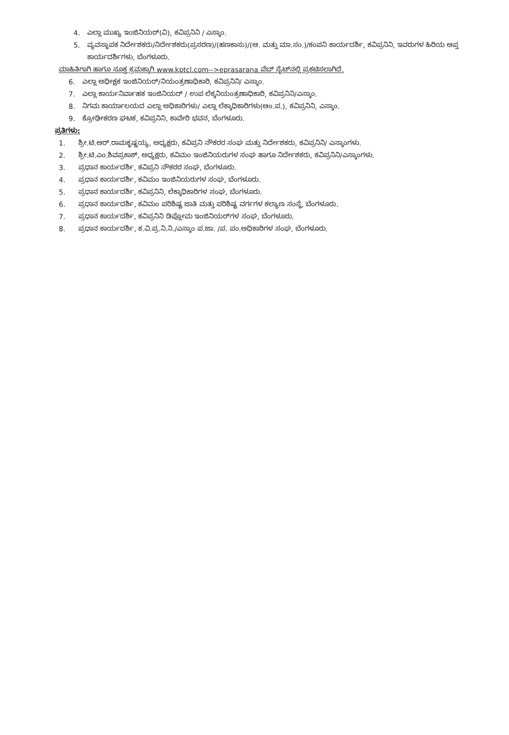4. ಎಲ್ಲಾ ಮುಖ್ಯ ಇಂಜಿನಿಯರ್(ವಿ), ಕವಿಪ್ರನಿನಿ / ಎಸ್ಕಾಂ.
5. ವ್ಯವಸ್ಥಾಪಕ ನಿರ್ದೇಶಕರು/ನಿರ್ದೇಶಕರು(ಪ್ರಸರಣ)/(ಹಣಕಾಸು)/(ಆ. ಮತ್ತು ಮಾ.ಸಂ.)/ಕಂಪನಿ ಕಾರ್ಯದರ್ಶಿ, ಕವಿಪ್ರನಿನಿ, ಇವರುಗಳ ಹಿರಿಯ ಆಪ್ತ ಕಾರ್ಯದರ್ಶಿಗಳು, ಬೆಂಗಳೂರು.
ಮಾಹಿತಿಗಾಗಿ ಹಾಗೂ ಸೂಕ್ತ ಕ್ರಮಕ್ಕಾಗಿ www.kptcl.com-->eprasarana ವೆಬ್ ಸೈಟ್‌ನಲ್ಲಿ ಪ್ರಕಟಿಸಲಾಗಿದೆ.
6. ಎಲ್ಲಾ ಅಧೀಕ್ಷಕ ಇಂಜಿನಿಯರ್/ನಿಯಂತ್ರಣಾಧಿಕಾರಿ, ಕವಿಪ್ರನಿನಿ/ ಎಸ್ಕಾಂ.
7. ಎಲ್ಲಾ ಕಾರ್ಯನಿರ್ವಾಹಕ ಇಂಜಿನಿಯರ್ / ಉಪ ಲೆಕ್ಕನಿಯಂತ್ರಣಾಧಿಕಾರಿ, ಕವಿಪ್ರನಿನಿ/ಎಸ್ಕಾಂ.
8. ನಿಗಮ ಕಾರ್ಯಾಲಯದ ಎಲ್ಲಾ ಅಧಿಕಾರಿಗಳು/ ಎಲ್ಲಾ ಲೆಕ್ಕಾಧಿಕಾರಿಗಳು(ಆಂ.ಪ.), ಕವಿಪ್ರನಿನಿ, ಎಸ್ಕಾಂ.
9. ಕ್ರೋಢೀಕರಣ ಘಟಕ, ಕವಿಪ್ರನಿನಿ, ಕಾವೇರಿ ಭವನ, ಬೆಂಗಳೂರು.
ಪ್ರತಿಗಳು:
1. ಶ್ರೀ.ಟಿ.ಆರ್.ರಾಮಕೃಷ್ಣಯ್ಯ, ಅಧ್ಯಕ್ಷರು, ಕವಿಪ್ರನಿ ನೌಕರರ ಸಂಘ ಮತ್ತು ನಿರ್ದೇಶಕರು, ಕವಿಪ್ರನಿನಿ/ ಎಸ್ಕಾಂಗಳು.
2. ಶ್ರೀ.ಟಿ.ಎಂ.ಶಿವಪ್ರಕಾಶ್, ಅಧ್ಯಕ್ಷರು, ಕವಿಮಂ ಇಂಜಿನಿಯರುಗಳ ಸಂಘ ಹಾಗೂ ನಿರ್ದೇಶಕರು, ಕವಿಪ್ರನಿನಿ/ಎಸ್ಕಾಂಗಳು.
3. ಪ್ರಧಾನ ಕಾರ್ಯದರ್ಶಿ, ಕವಿಪ್ರನಿ ನೌಕರರ ಸಂಘ, ಬೆಂಗಳೂರು.
4. ಪ್ರಧಾನ ಕಾರ್ಯದರ್ಶಿ, ಕವಿಮಂ ಇಂಜಿನಿಯರುಗಳ ಸಂಘ, ಬೆಂಗಳೂರು.
5. ಪ್ರಧಾನ ಕಾರ್ಯದರ್ಶಿ, ಕವಿಪ್ರನಿನಿ, ಲೆಕ್ಕಾಧಿಕಾರಿಗಳ ಸಂಘ, ಬೆಂಗಳೂರು.
6. ಪ್ರಧಾನ ಕಾರ್ಯದರ್ಶಿ, ಕವಿಮಂ ಪರಿಶಿಷ್ಟ ಜಾತಿ ಮತ್ತು ಪರಿಶಿಷ್ಟ ವರ್ಗಗಳ ಕಲ್ಯಾಣ ಸಂಸ್ಥೆ, ಬೆಂಗಳೂರು.
7. ಪ್ರಧಾನ ಕಾರ್ಯದರ್ಶಿ, ಕವಿಪ್ರನಿನಿ ಡಿಪ್ಲೋಮ ಇಂಜಿನಿಯರ್‌ಗಳ ಸಂಘ, ಬೆಂಗಳೂರು.
8. ಪ್ರಧಾನ ಕಾರ್ಯದರ್ಶಿ, ಕ.ವಿ.ಪ್ರ.ನಿ.ನಿ./ಎಸ್ಕಾಂ ಪ.ಜಾ. /ಪ. ಪಂ.ಅಧಿಕಾರಿಗಳ ಸಂಘ, ಬೆಂಗಳೂರು.